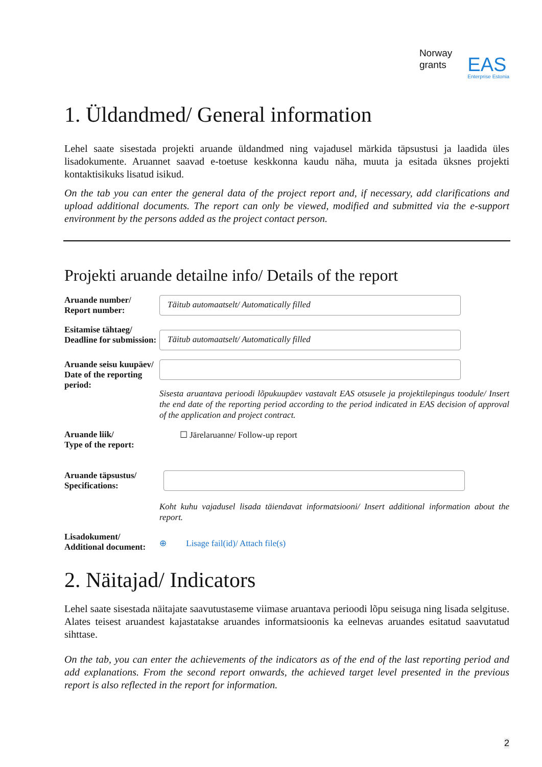Norway
grants
EAS
Enterprise Estonia
1. Üldandmed/ General information
Lehel saate sisestada projekti aruande üldandmed ning vajadusel märkida täpsustusi ja laadida üles lisadokumente. Aruannet saavad e-toetuse keskkonna kaudu näha, muuta ja esitada üksnes projekti kontaktisikuks lisatud isikud.
On the tab you can enter the general data of the project report and, if necessary, add clarifications and upload additional documents. The report can only be viewed, modified and submitted via the e-support environment by the persons added as the project contact person.
Projekti aruande detailne info/ Details of the report
Aruande number/ Report number:
Täitub automaatselt/ Automatically filled
Esitamise tähtaeg/ Deadline for submission:
Täitub automaatselt/ Automatically filled
Aruande seisu kuupäev/
Date of the reporting period:
Sisesta aruantava perioodi lõpukuupäev vastavalt EAS otsusele ja projektilepingus toodule/ Insert the end date of the reporting period according to the period indicated in EAS decision of approval of the application and project contract.
Aruande liik/
Type of the report:
☐ Järelaruanne/ Follow-up report
Aruande täpsustus/ Specifications:
Koht kuhu vajadusel lisada täiendavat informatsiooni/ Insert additional information about the report.
Lisadokument/ Additional document:
⊕ Lisage fail(id)/ Attach file(s)
2. Näitajad/ Indicators
Lehel saate sisestada näitajate saavutustaseme viimase aruantava perioodi lõpu seisuga ning lisada selgituse. Alates teisest aruandest kajastatakse aruandes informatsioonis ka eelnevas aruandes esitatud saavutatud sihttase.
On the tab, you can enter the achievements of the indicators as of the end of the last reporting period and add explanations. From the second report onwards, the achieved target level presented in the previous report is also reflected in the report for information.
2